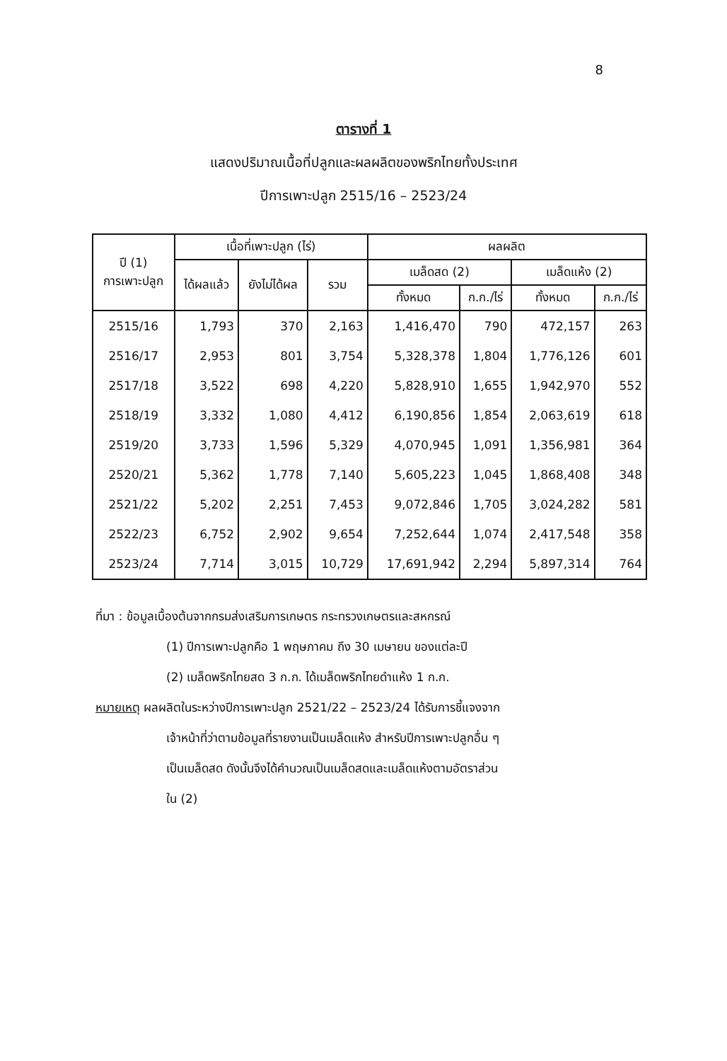8
ตารางที่ 1
แสดงปริมาณเนื้อที่ปลูกและผลผลิตของพริกไทยทั้งประเทศ
ปีการเพาะปลูก 2515/16 – 2523/24
| ปี (1) การเพาะปลูก | เนื้อที่เพาะปลูก (ไร่) | | | ผลผลิต | | | |
| --- | --- | --- | --- | --- | --- | --- | --- |
| | ได้ผลแล้ว | ยังไม่ได้ผล | รวม | เมล็ดสด (2) | | เมล็ดแห้ง (2) | |
| | | | | ทั้งหมด | ก.ก./ไร่ | ทั้งหมด | ก.ก./ไร่ |
| 2515/16 | 1,793 | 370 | 2,163 | 1,416,470 | 790 | 472,157 | 263 |
| 2516/17 | 2,953 | 801 | 3,754 | 5,328,378 | 1,804 | 1,776,126 | 601 |
| 2517/18 | 3,522 | 698 | 4,220 | 5,828,910 | 1,655 | 1,942,970 | 552 |
| 2518/19 | 3,332 | 1,080 | 4,412 | 6,190,856 | 1,854 | 2,063,619 | 618 |
| 2519/20 | 3,733 | 1,596 | 5,329 | 4,070,945 | 1,091 | 1,356,981 | 364 |
| 2520/21 | 5,362 | 1,778 | 7,140 | 5,605,223 | 1,045 | 1,868,408 | 348 |
| 2521/22 | 5,202 | 2,251 | 7,453 | 9,072,846 | 1,705 | 3,024,282 | 581 |
| 2522/23 | 6,752 | 2,902 | 9,654 | 7,252,644 | 1,074 | 2,417,548 | 358 |
| 2523/24 | 7,714 | 3,015 | 10,729 | 17,691,942 | 2,294 | 5,897,314 | 764 |
ที่มา : ข้อมูลเบื้องต้นจากกรมส่งเสริมการเกษตร กระทรวงเกษตรและสหกรณ์
(1) ปีการเพาะปลูกคือ 1 พฤษภาคม ถึง 30 เมษายน ของแต่ละปี
(2) เมล็ดพริกไทยสด 3 ก.ก. ได้เมล็ดพริกไทยดำแห้ง 1 ก.ก.
หมายเหตุ ผลผลิตในระหว่างปีการเพาะปลูก 2521/22 – 2523/24 ได้รับการชี้แจงจาก
เจ้าหน้าที่ว่าตามข้อมูลที่รายงานเป็นเมล็ดแห้ง สำหรับปีการเพาะปลูกอื่น ๆ
เป็นเมล็ดสด ดังนั้นจึงได้คำนวณเป็นเมล็ดสดและเมล็ดแห้งตามอัตราส่วน
ใน (2)